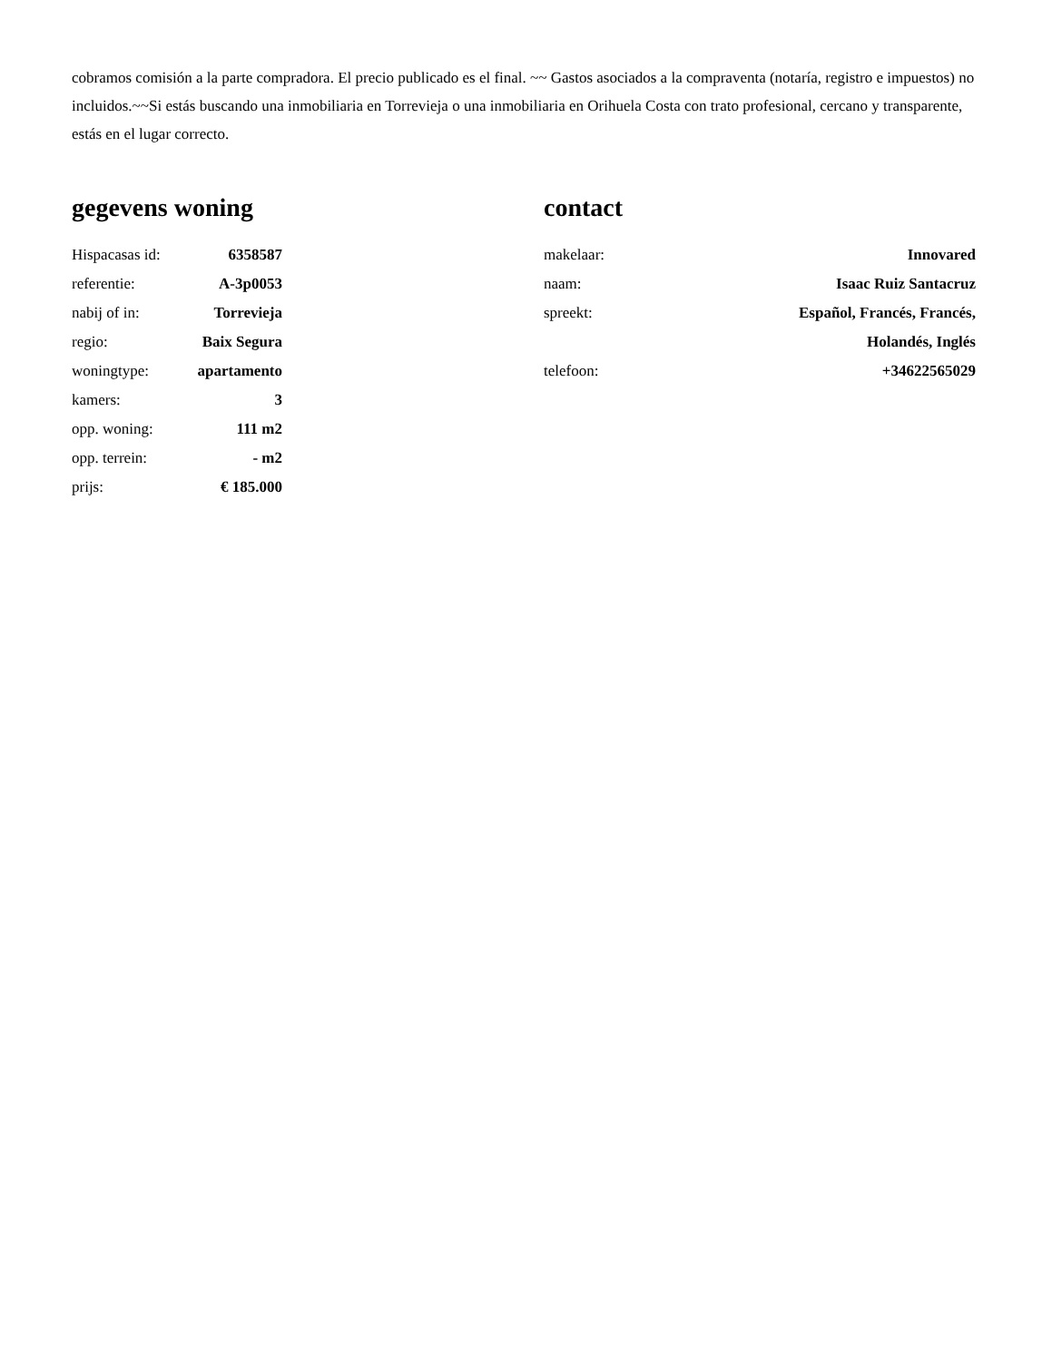cobramos comisión a la parte compradora. El precio publicado es el final. ~~ Gastos asociados a la compraventa (notaría, registro e impuestos) no incluidos.~~Si estás buscando una inmobiliaria en Torrevieja o una inmobiliaria en Orihuela Costa con trato profesional, cercano y transparente, estás en el lugar correcto.
gegevens woning
| Hispacasas id: | 6358587 |
| referentie: | A-3p0053 |
| nabij of in: | Torrevieja |
| regio: | Baix Segura |
| woningtype: | apartamento |
| kamers: | 3 |
| opp. woning: | 111 m2 |
| opp. terrein: | - m2 |
| prijs: | € 185.000 |
contact
| makelaar: | Innovared |
| naam: | Isaac Ruiz Santacruz |
| spreekt: | Español, Francés, Francés, Holandés, Inglés |
| telefoon: | +34622565029 |